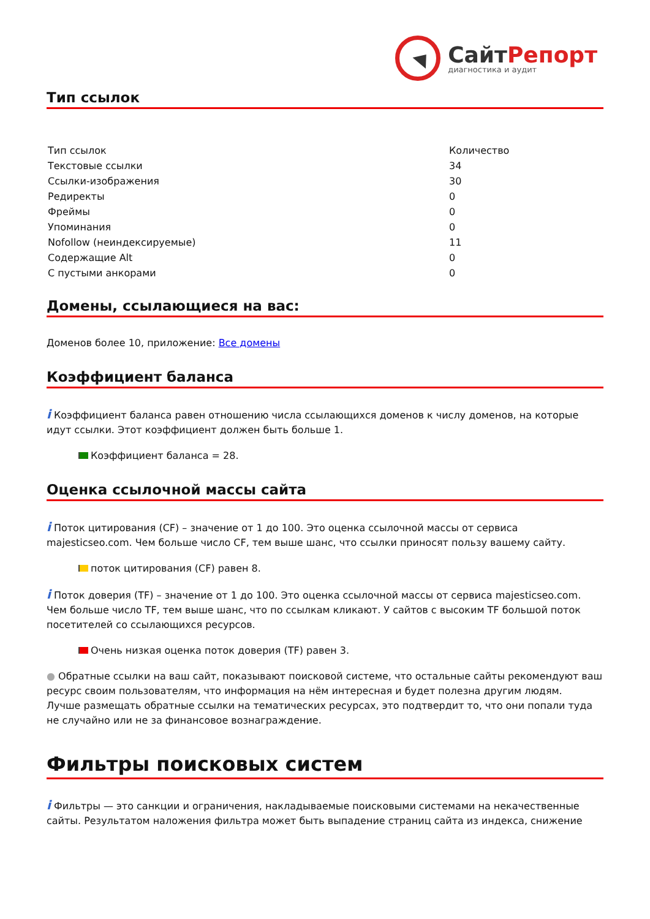СайтРепорт
диагностика и аудит
Тип ссылок
| Тип ссылок | Количество |
| --- | --- |
| Текстовые ссылки | 34 |
| Ссылки-изображения | 30 |
| Редиректы | 0 |
| Фреймы | 0 |
| Упоминания | 0 |
| Nofollow (неиндексируемые) | 11 |
| Содержащие Alt | 0 |
| С пустыми анкорами | 0 |
Домены, ссылающиеся на вас:
Доменов более 10, приложение: Все домены
Коэффициент баланса
i Коэффициент баланса равен отношению числа ссылающихся доменов к числу доменов, на которые идут ссылки. Этот коэффициент должен быть больше 1.
Коэффициент баланса = 28.
Оценка ссылочной массы сайта
i Поток цитирования (CF) – значение от 1 до 100. Это оценка ссылочной массы от сервиса majesticseo.com. Чем больше число CF, тем выше шанс, что ссылки приносят пользу вашему сайту.
поток цитирования (CF) равен 8.
i Поток доверия (TF) – значение от 1 до 100. Это оценка ссылочной массы от сервиса majesticseo.com. Чем больше число TF, тем выше шанс, что по ссылкам кликают. У сайтов с высоким TF большой поток посетителей со ссылающихся ресурсов.
Очень низкая оценка поток доверия (TF) равен 3.
● Обратные ссылки на ваш сайт, показывают поисковой системе, что остальные сайты рекомендуют ваш ресурс своим пользователям, что информация на нём интересная и будет полезна другим людям.
Лучше размещать обратные ссылки на тематических ресурсах, это подтвердит то, что они попали туда не случайно или не за финансовое вознаграждение.
Фильтры поисковых систем
i Фильтры — это санкции и ограничения, накладываемые поисковыми системами на некачественные сайты. Результатом наложения фильтра может быть выпадение страниц сайта из индекса, снижение